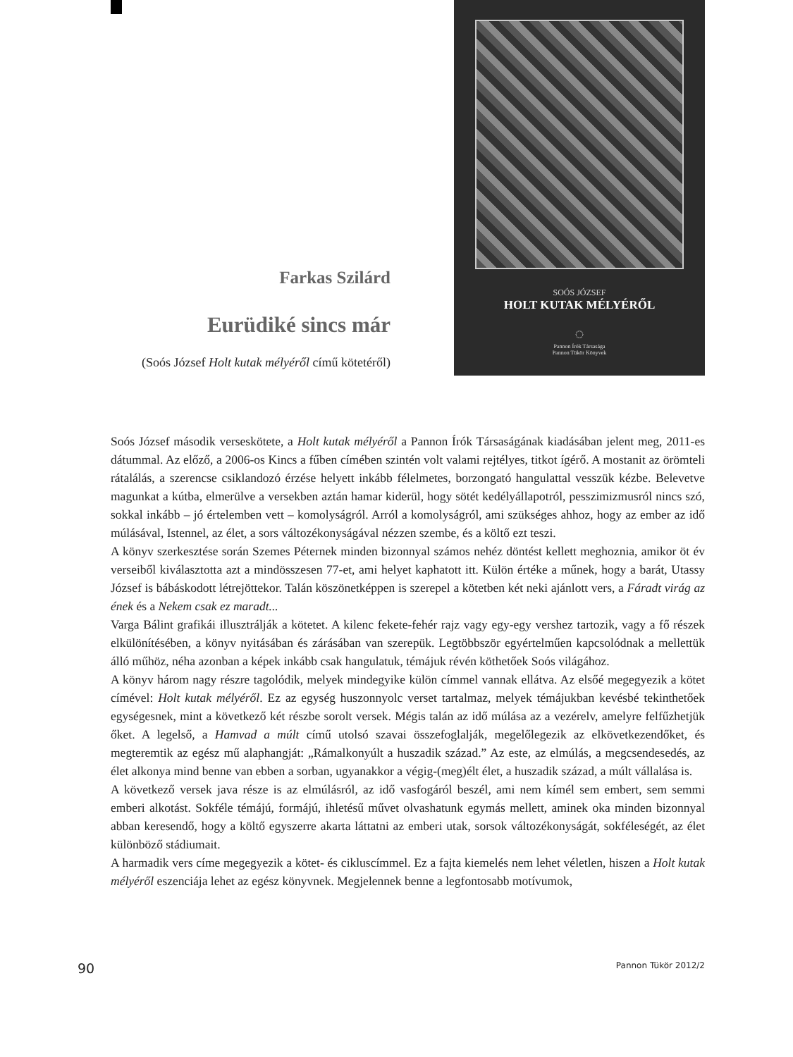Farkas Szilárd
Eurüdiké sincs már
(Soós József Holt kutak mélyéről című kötetéről)
SOÓS JÓZSEF
HOLT KUTAK MÉLYÉRŐL
◌
Pannon Írók Társasága
Pannon Tükör Könyvek
Soós József második verseskötete, a Holt kutak mélyéről a Pannon Írók Társaságának kiadásában jelent meg, 2011-es dátummal. Az előző, a 2006-os Kincs a fűben címében szintén volt valami rejtélyes, titkot ígérő. A mostanit az örömteli rátalálás, a szerencse csiklandozó érzése helyett inkább félelmetes, borzongató hangulattal vesszük kézbe. Belevetve magunkat a kútba, elmerülve a versekben aztán hamar kiderül, hogy sötét kedélyállapotról, pesszimizmusról nincs szó, sokkal inkább – jó értelemben vett – komolyságról. Arról a komolyságról, ami szükséges ahhoz, hogy az ember az idő múlásával, Istennel, az élet, a sors változékonyságával nézzen szembe, és a költő ezt teszi.
A könyv szerkesztése során Szemes Péternek minden bizonnyal számos nehéz döntést kellett meghoznia, amikor öt év verseiből kiválasztotta azt a mindösszesen 77-et, ami helyet kaphatott itt. Külön értéke a műnek, hogy a barát, Utassy József is bábáskodott létrejöttekor. Talán köszönetképpen is szerepel a kötetben két neki ajánlott vers, a Fáradt virág az ének és a Nekem csak ez maradt...
Varga Bálint grafikái illusztrálják a kötetet. A kilenc fekete-fehér rajz vagy egy-egy vershez tartozik, vagy a fő részek elkülönítésében, a könyv nyitásában és zárásában van szerepük. Legtöbbször egyértelműen kapcsolódnak a mellettük álló műhöz, néha azonban a képek inkább csak hangulatuk, témájuk révén köthetőek Soós világához.
A könyv három nagy részre tagolódik, melyek mindegyike külön címmel vannak ellátva. Az elsőé megegyezik a kötet címével: Holt kutak mélyéről. Ez az egység huszonnyolc verset tartalmaz, melyek témájukban kevésbé tekinthetőek egységesnek, mint a következő két részbe sorolt versek. Mégis talán az idő múlása az a vezérelv, amelyre felfűzhetjük őket. A legelső, a Hamvad a múlt című utolsó szavai összefoglalják, megelőlegezik az elkövetkezendőket, és megteremtik az egész mű alaphangját: „Rámalkonyúlt a huszadik század.” Az este, az elmúlás, a megcsendesedés, az élet alkonya mind benne van ebben a sorban, ugyanakkor a végig-(meg)élt élet, a huszadik század, a múlt vállalása is.
A következő versek java része is az elmúlásról, az idő vasfogáról beszél, ami nem kímél sem embert, sem semmi emberi alkotást. Sokféle témájú, formájú, ihletésű művet olvashatunk egymás mellett, aminek oka minden bizonnyal abban keresendő, hogy a költő egyszerre akarta láttatni az emberi utak, sorsok változékonyságát, sokféleségét, az élet különböző stádiumait.
A harmadik vers címe megegyezik a kötet- és cikluscímmel. Ez a fajta kiemelés nem lehet véletlen, hiszen a Holt kutak mélyéről eszenciája lehet az egész könyvnek. Megjelennek benne a legfontosabb motívumok,
90 Pannon Tükör 2012/2